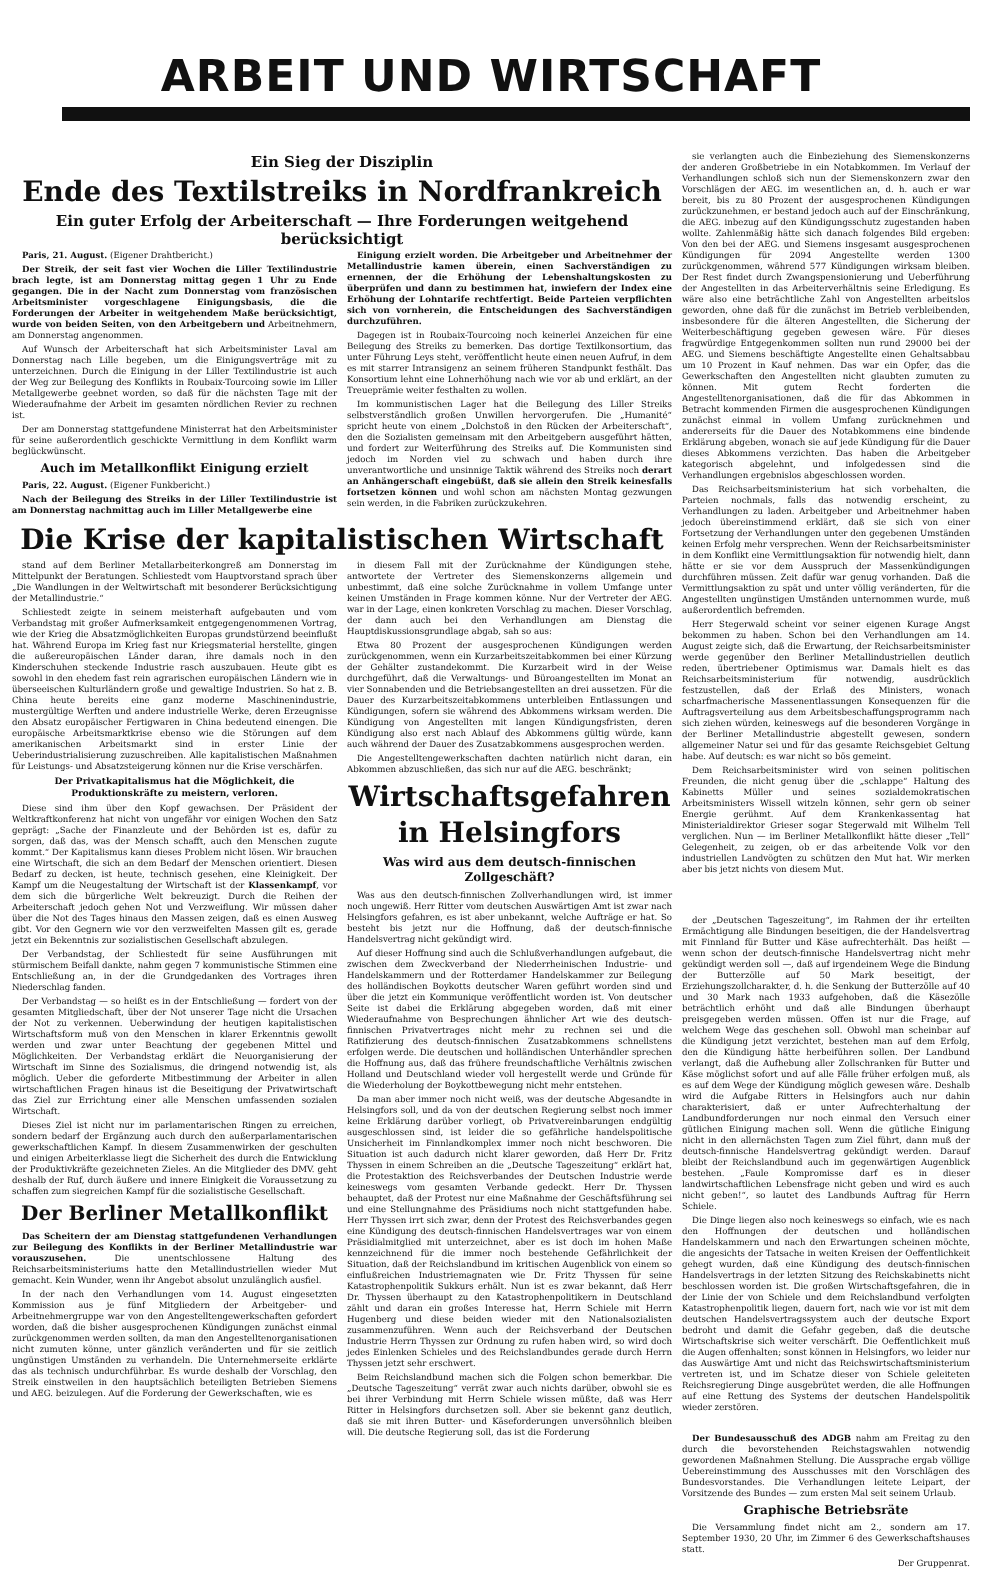ARBEIT UND WIRTSCHAFT
Ein Sieg der Disziplin
Ende des Textilstreiks in Nordfrankreich
Ein guter Erfolg der Arbeiterschaft — Ihre Forderungen weitgehend berücksichtigt
Paris, 21. August. (Eigener Drahtbericht.)
Der Streik, der seit fast vier Wochen die Liller Textilindustrie brach legte, ist am Donnerstag mittag gegen 1 Uhr zu Ende gegangen. Die in der Nacht zum Donnerstag vom französischen Arbeitsminister vorgeschlagene Einigungsbasis, die die Forderungen der Arbeiter in weitgehendem Maße berücksichtigt, wurde von beiden Seiten, von den Arbeitgebern und Arbeitnehmern, am Donnerstag angenommen.
Auf Wunsch der Arbeiterschaft hat sich Arbeitsminister Laval am Donnerstag nach Lille begeben, um die Einigungsverträge mit zu unterzeichnen. Durch die Einigung in der Liller Textilindustrie ist auch der Weg zur Beilegung des Konflikts in Roubaix-Tourcoing sowie im Liller Metallgewerbe geebnet worden, so daß für die nächsten Tage mit der Wiederaufnahme der Arbeit im gesamten nördlichen Revier zu rechnen ist.
Der am Donnerstag stattgefundene Ministerrat hat den Arbeitsminister für seine außerordentlich geschickte Vermittlung in dem Konflikt warm beglückwünscht.
Auch im Metallkonflikt Einigung erzielt
Paris, 22. August. (Eigener Funkbericht.)
Nach der Beilegung des Streiks in der Liller Textilindustrie ist am Donnerstag nachmittag auch im Liller Metallgewerbe eine
Einigung erzielt worden. Die Arbeitgeber und Arbeitnehmer der Metallindustrie kamen überein, einen Sachverständigen zu ernennen, der die Erhöhung der Lebenshaltungskosten zu überprüfen und dann zu bestimmen hat, inwiefern der Index eine Erhöhung der Lohntarife rechtfertigt. Beide Parteien verpflichten sich von vornherein, die Entscheidungen des Sachverständigen durchzuführen.
Dagegen ist in Roubaix-Tourcoing noch keinerlei Anzeichen für eine Beilegung des Streiks zu bemerken. Das dortige Textilkonsortium, das unter Führung Leys steht, veröffentlicht heute einen neuen Aufruf, in dem es mit starrer Intransigenz an seinem früheren Standpunkt festhält. Das Konsortium lehnt eine Lohnerhöhung nach wie vor ab und erklärt, an der Treueprämie weiter festhalten zu wollen.
Im kommunistischen Lager hat die Beilegung des Liller Streiks selbstverständlich großen Unwillen hervorgerufen. Die „Humanité“ spricht heute von einem „Dolchstoß in den Rücken der Arbeiterschaft“, den die Sozialisten gemeinsam mit den Arbeitgebern ausgeführt hätten, und fordert zur Weiterführung des Streiks auf. Die Kommunisten sind jedoch im Norden viel zu schwach und haben durch ihre unverantwortliche und unsinnige Taktik während des Streiks noch derart an Anhängerschaft eingebüßt, daß sie allein den Streik keinesfalls fortsetzen können und wohl schon am nächsten Montag gezwungen sein werden, in die Fabriken zurückzukehren.
Die Krise der kapitalistischen Wirtschaft
stand auf dem Berliner Metallarbeiterkongreß am Donnerstag im Mittelpunkt der Beratungen. Schliestedt vom Hauptvorstand sprach über „Die Wandlungen in der Weltwirtschaft mit besonderer Berücksichtigung der Metallindustrie.“
Schliestedt zeigte in seinem meisterhaft aufgebauten und vom Verbandstag mit großer Aufmerksamkeit entgegengenommenen Vortrag, wie der Krieg die Absatzmöglichkeiten Europas grundstürzend beeinflußt hat. Während Europa im Krieg fast nur Kriegsmaterial herstellte, gingen die außereuropäischen Länder daran, ihre damals noch in den Kinderschuhen steckende Industrie rasch auszubauen. Heute gibt es sowohl in den ehedem fast rein agrarischen europäischen Ländern wie in überseeischen Kulturländern große und gewaltige Industrien. So hat z. B. China heute bereits eine ganz moderne Maschinenindustrie, mustergültige Werften und andere industrielle Werke, deren Erzeugnisse den Absatz europäischer Fertigwaren in China bedeutend einengen. Die europäische Arbeitsmarktkrise ebenso wie die Störungen auf dem amerikanischen Arbeitsmarkt sind in erster Linie der Ueberindustrialisierung zuzuschreiben. Alle kapitalistischen Maßnahmen für Leistungs- und Absatzsteigerung können nur die Krise verschärfen.
Der Privatkapitalismus hat die Möglichkeit, die Produktionskräfte zu meistern, verloren.
Diese sind ihm über den Kopf gewachsen. Der Präsident der Weltkraftkonferenz hat nicht von ungefähr vor einigen Wochen den Satz geprägt: „Sache der Finanzleute und der Behörden ist es, dafür zu sorgen, daß das, was der Mensch schafft, auch den Menschen zugute kommt.“ Der Kapitalismus kann dieses Problem nicht lösen. Wir brauchen eine Wirtschaft, die sich an dem Bedarf der Menschen orientiert. Diesen Bedarf zu decken, ist heute, technisch gesehen, eine Kleinigkeit. Der Kampf um die Neugestaltung der Wirtschaft ist der Klassenkampf, vor dem sich die bürgerliche Welt bekreuzigt. Durch die Reihen der Arbeiterschaft jedoch gehen Not und Verzweiflung. Wir müssen daher über die Not des Tages hinaus den Massen zeigen, daß es einen Ausweg gibt. Vor den Gegnern wie vor den verzweifelten Massen gilt es, gerade jetzt ein Bekenntnis zur sozialistischen Gesellschaft abzulegen.
Der Verbandstag, der Schliestedt für seine Ausführungen mit stürmischem Beifall dankte, nahm gegen 7 kommunistische Stimmen eine Entschließung an, in der die Grundgedanken des Vortrages ihren Niederschlag fanden.
Der Verbandstag — so heißt es in der Entschließung — fordert von der gesamten Mitgliedschaft, über der Not unserer Tage nicht die Ursachen der Not zu verkennen. Ueberwindung der heutigen kapitalistischen Wirtschaftsform muß von den Menschen in klarer Erkenntnis gewollt werden und zwar unter Beachtung der gegebenen Mittel und Möglichkeiten. Der Verbandstag erklärt die Neuorganisierung der Wirtschaft im Sinne des Sozialismus, die dringend notwendig ist, als möglich. Ueber die geforderte Mitbestimmung der Arbeiter in allen wirtschaftlichen Fragen hinaus ist die Beseitigung der Privatwirtschaft das Ziel zur Errichtung einer alle Menschen umfassenden sozialen Wirtschaft.
Dieses Ziel ist nicht nur im parlamentarischen Ringen zu erreichen, sondern bedarf der Ergänzung auch durch den außerparlamentarischen gewerkschaftlichen Kampf. In diesem Zusammenwirken der geschulten und einigen Arbeiterklasse liegt die Sicherheit des durch die Entwicklung der Produktivkräfte gezeichneten Zieles. An die Mitglieder des DMV. geht deshalb der Ruf, durch äußere und innere Einigkeit die Voraussetzung zu schaffen zum siegreichen Kampf für die sozialistische Gesellschaft.
Der Berliner Metallkonflikt
Das Scheitern der am Dienstag stattgefundenen Verhandlungen zur Beilegung des Konflikts in der Berliner Metallindustrie war vorauszusehen. Die unentschlossene Haltung des Reichsarbeitsministeriums hatte den Metallindustriellen wieder Mut gemacht. Kein Wunder, wenn ihr Angebot absolut unzulänglich ausfiel.
In der nach den Verhandlungen vom 14. August eingesetzten Kommission aus je fünf Mitgliedern der Arbeitgeber- und Arbeitnehmergruppe war von den Angestelltengewerkschaften gefordert worden, daß die bisher ausgesprochenen Kündigungen zunächst einmal zurückgenommen werden sollten, da man den Angestelltenorganisationen nicht zumuten könne, unter gänzlich veränderten und für sie zeitlich ungünstigen Umständen zu verhandeln. Die Unternehmerseite erklärte das als technisch undurchführbar. Es wurde deshalb der Vorschlag, den Streik einstweilen in den hauptsächlich beteiligten Betrieben Siemens und AEG. beizulegen. Auf die Forderung der Gewerkschaften, wie es
in diesem Fall mit der Zurücknahme der Kündigungen stehe, antwortete der Vertreter des Siemenskonzerns allgemein und unbestimmt, daß eine solche Zurücknahme in vollem Umfange unter keinen Umständen in Frage kommen könne. Nur der Vertreter der AEG. war in der Lage, einen konkreten Vorschlag zu machen. Dieser Vorschlag, der dann auch bei den Verhandlungen am Dienstag die Hauptdiskussionsgrundlage abgab, sah so aus:
Etwa 80 Prozent der ausgesprochenen Kündigungen werden zurückgenommen, wenn ein Kurzarbeitszeitabkommen bei einer Kürzung der Gehälter zustandekommt. Die Kurzarbeit wird in der Weise durchgeführt, daß die Verwaltungs- und Büroangestellten im Monat an vier Sonnabenden und die Betriebsangestellten an drei aussetzen. Für die Dauer des Kurzarbeitszeitabkommens unterbleiben Entlassungen und Kündigungen, sofern sie während des Abkommens wirksam werden. Die Kündigung von Angestellten mit langen Kündigungsfristen, deren Kündigung also erst nach Ablauf des Abkommens gültig würde, kann auch während der Dauer des Zusatzabkommens ausgesprochen werden.
Die Angestelltengewerkschaften dachten natürlich nicht daran, ein Abkommen abzuschließen, das sich nur auf die AEG. beschränkt;
Wirtschaftsgefahren in Helsingfors
Was wird aus dem deutsch-finnischen Zollgeschäft?
Was aus den deutsch-finnischen Zollverhandlungen wird, ist immer noch ungewiß. Herr Ritter vom deutschen Auswärtigen Amt ist zwar nach Helsingfors gefahren, es ist aber unbekannt, welche Aufträge er hat. So besteht bis jetzt nur die Hoffnung, daß der deutsch-finnische Handelsvertrag nicht gekündigt wird.
Auf dieser Hoffnung sind auch die Schlußverhandlungen aufgebaut, die zwischen dem Zweckverband der Niederrheinischen Industrie- und Handelskammern und der Rotterdamer Handelskammer zur Beilegung des holländischen Boykotts deutscher Waren geführt worden sind und über die jetzt ein Kommunique veröffentlicht worden ist. Von deutscher Seite ist dabei die Erklärung abgegeben worden, daß mit einer Wiederaufnahme von Besprechungen ähnlicher Art wie des deutsch-finnischen Privatvertrages nicht mehr zu rechnen sei und die Ratifizierung des deutsch-finnischen Zusatzabkommens schnellstens erfolgen werde. Die deutschen und holländischen Unterhändler sprechen die Hoffnung aus, daß das frühere freundschaftliche Verhältnis zwischen Holland und Deutschland wieder voll hergestellt werde und Gründe für die Wiederholung der Boykottbewegung nicht mehr entstehen.
Da man aber immer noch nicht weiß, was der deutsche Abgesandte in Helsingfors soll, und da von der deutschen Regierung selbst noch immer keine Erklärung darüber vorliegt, ob Privatvereinbarungen endgültig ausgeschlossen sind, ist leider die so gefährliche handelspolitische Unsicherheit im Finnlandkomplex immer noch nicht beschworen. Die Situation ist auch dadurch nicht klarer geworden, daß Herr Dr. Fritz Thyssen in einem Schreiben an die „Deutsche Tageszeitung“ erklärt hat, die Protestaktion des Reichsverbandes der Deutschen Industrie werde keineswegs vom gesamten Verbande gedeckt. Herr Dr. Thyssen behauptet, daß der Protest nur eine Maßnahme der Geschäftsführung sei und eine Stellungnahme des Präsidiums noch nicht stattgefunden habe. Herr Thyssen irrt sich zwar, denn der Protest des Reichsverbandes gegen eine Kündigung des deutsch-finnischen Handelsvertrages war von einem Präsidialmitglied mit unterzeichnet, aber es ist doch im hohen Maße kennzeichnend für die immer noch bestehende Gefährlichkeit der Situation, daß der Reichslandbund im kritischen Augenblick von einem so einflußreichen Industriemagnaten wie Dr. Fritz Thyssen für seine Katastrophenpolitik Sukkurs erhält. Nun ist es zwar bekannt, daß Herr Dr. Thyssen überhaupt zu den Katastrophenpolitikern in Deutschland zählt und daran ein großes Interesse hat, Herrn Schiele mit Herrn Hugenberg und diese beiden wieder mit den Nationalsozialisten zusammenzuführen. Wenn auch der Reichsverband der Deutschen Industrie Herrn Thyssen zur Ordnung zu rufen haben wird, so wird doch jedes Einlenken Schieles und des Reichslandbundes gerade durch Herrn Thyssen jetzt sehr erschwert.
Beim Reichslandbund machen sich die Folgen schon bemerkbar. Die „Deutsche Tageszeitung“ verrät zwar auch nichts darüber, obwohl sie es bei ihrer Verbindung mit Herrn Schiele wissen müßte, daß was Herr Ritter in Helsingfors durchsetzen soll. Aber sie bekennt ganz deutlich, daß sie mit ihren Butter- und Käseforderungen unversöhnlich bleiben will. Die deutsche Regierung soll, das ist die Forderung
sie verlangten auch die Einbeziehung des Siemenskonzerns der anderen Großbetriebe in ein Notabkommen. Im Verlauf der Verhandlungen schloß sich nun der Siemenskonzern zwar den Vorschlägen der AEG. im wesentlichen an, d. h. auch er war bereit, bis zu 80 Prozent der ausgesprochenen Kündigungen zurückzunehmen, er bestand jedoch auch auf der Einschränkung, die AEG. inbezug auf den Kündigungsschutz zugestanden haben wollte. Zahlenmäßig hätte sich danach folgendes Bild ergeben: Von den bei der AEG. und Siemens insgesamt ausgesprochenen Kündigungen für 2094 Angestellte werden 1300 zurückgenommen, während 577 Kündigungen wirksam bleiben. Der Rest findet durch Zwangspensionierung und Ueberführung der Angestellten in das Arbeiterverhältnis seine Erledigung. Es wäre also eine beträchtliche Zahl von Angestellten arbeitslos geworden, ohne daß für die zunächst im Betrieb verbleibenden, insbesondere für die älteren Angestellten, die Sicherung der Weiterbeschäftigung gegeben gewesen wäre. Für dieses fragwürdige Entgegenkommen sollten nun rund 29000 bei der AEG. und Siemens beschäftigte Angestellte einen Gehaltsabbau um 10 Prozent in Kauf nehmen. Das war ein Opfer, das die Gewerkschaften den Angestellten nicht glaubten zumuten zu können. Mit gutem Recht forderten die Angestelltenorganisationen, daß die für das Abkommen in Betracht kommenden Firmen die ausgesprochenen Kündigungen zunächst einmal in vollem Umfang zurücknehmen und andererseits für die Dauer des Notabkommens eine bindende Erklärung abgeben, wonach sie auf jede Kündigung für die Dauer dieses Abkommens verzichten. Das haben die Arbeitgeber kategorisch abgelehnt, und infolgedessen sind die Verhandlungen ergebnislos abgeschlossen worden.
Das Reichsarbeitsministerium hat sich vorbehalten, die Parteien nochmals, falls das notwendig erscheint, zu Verhandlungen zu laden. Arbeitgeber und Arbeitnehmer haben jedoch übereinstimmend erklärt, daß sie sich von einer Fortsetzung der Verhandlungen unter den gegebenen Umständen keinen Erfolg mehr versprechen. Wenn der Reichsarbeitsminister in dem Konflikt eine Vermittlungsaktion für notwendig hielt, dann hätte er sie vor dem Ausspruch der Massenkündigungen durchführen müssen. Zeit dafür war genug vorhanden. Daß die Vermittlungsaktion zu spät und unter völlig veränderten, für die Angestellten ungünstigen Umständen unternommen wurde, muß außerordentlich befremden.
Herr Stegerwald scheint vor seiner eigenen Kurage Angst bekommen zu haben. Schon bei den Verhandlungen am 14. August zeigte sich, daß die Erwartung, der Reichsarbeitsminister werde gegenüber den Berliner Metallindustriellen deutlich reden, übertriebener Optimismus war. Damals hielt es das Reichsarbeitsministerium für notwendig, ausdrücklich festzustellen, daß der Erlaß des Ministers, wonach scharfmacherische Massenentlassungen Konsequenzen für die Auftragsverteilung aus dem Arbeitsbeschaffungsprogramm nach sich ziehen würden, keineswegs auf die besonderen Vorgänge in der Berliner Metallindustrie abgestellt gewesen, sondern allgemeiner Natur sei und für das gesamte Reichsgebiet Geltung habe. Auf deutsch: es war nicht so bös gemeint.
Dem Reichsarbeitsminister wird von seinen politischen Freunden, die nicht genug über die „schlappe“ Haltung des Kabinetts Müller und seines sozialdemokratischen Arbeitsministers Wissell witzeln können, sehr gern ob seiner Energie gerühmt. Auf dem Krankenkassentag hat Ministerialdirektor Grieser sogar Stegerwald mit Wilhelm Tell verglichen. Nun — im Berliner Metallkonflikt hätte dieser „Tell“ Gelegenheit, zu zeigen, ob er das arbeitende Volk vor den industriellen Landvögten zu schützen den Mut hat. Wir merken aber bis jetzt nichts von diesem Mut.
der „Deutschen Tageszeitung“, im Rahmen der ihr erteilten Ermächtigung alle Bindungen beseitigen, die der Handelsvertrag mit Finnland für Butter und Käse aufrechterhält. Das heißt — wenn schon der deutsch-finnische Handelsvertrag nicht mehr gekündigt werden soll —, daß auf irgendeinem Wege die Bindung der Butterzölle auf 50 Mark beseitigt, der Erziehungszollcharakter, d. h. die Senkung der Butterzölle auf 40 und 30 Mark nach 1933 aufgehoben, daß die Käsezölle beträchtlich erhöht und daß alle Bindungen überhaupt preisgegeben werden müssen. Offen ist nur die Frage, auf welchem Wege das geschehen soll. Obwohl man scheinbar auf die Kündigung jetzt verzichtet, bestehen man auf dem Erfolg, den die Kündigung hätte herbeiführen sollen. Der Landbund verlangt, daß die Aufhebung aller Zollschranken für Butter und Käse möglichst sofort und auf alle Fälle früher erfolgen muß, als es auf dem Wege der Kündigung möglich gewesen wäre. Deshalb wird die Aufgabe Ritters in Helsingfors auch nur dahin charakterisiert, daß er unter Aufrechterhaltung der Landbundforderungen nur noch einmal den Versuch einer gütlichen Einigung machen soll. Wenn die gütliche Einigung nicht in den allernächsten Tagen zum Ziel führt, dann muß der deutsch-finnische Handelsvertrag gekündigt werden. Darauf bleibt der Reichslandbund auch im gegenwärtigen Augenblick bestehen. „Faule Kompromisse darf es in dieser landwirtschaftlichen Lebensfrage nicht geben und wird es auch nicht geben!“, so lautet des Landbunds Auftrag für Herrn Schiele.
Die Dinge liegen also noch keineswegs so einfach, wie es nach den Hoffnungen der deutschen und holländischen Handelskammern und nach den Erwartungen scheinen möchte, die angesichts der Tatsache in weiten Kreisen der Oeffentlichkeit gehegt wurden, daß eine Kündigung des deutsch-finnischen Handelsvertrags in der letzten Sitzung des Reichskabinetts nicht beschlossen worden ist. Die großen Wirtschaftsgefahren, die in der Linie der von Schiele und dem Reichslandbund verfolgten Katastrophenpolitik liegen, dauern fort, nach wie vor ist mit dem deutschen Handelsvertragssystem auch der deutsche Export bedroht und damit die Gefahr gegeben, daß die deutsche Wirtschaftskrise sich weiter verschärft. Die Oeffentlichkeit muß die Augen offenhalten; sonst können in Helsingfors, wo leider nur das Auswärtige Amt und nicht das Reichswirtschaftsministerium vertreten ist, und im Schatze dieser von Schiele geleiteten Reichsregierung Dinge ausgebrütet werden, die alle Hoffnungen auf eine Rettung des Systems der deutschen Handelspolitik wieder zerstören.
Der Bundesausschuß des ADGB nahm am Freitag zu den durch die bevorstehenden Reichstagswahlen notwendig gewordenen Maßnahmen Stellung. Die Aussprache ergab völlige Uebereinstimmung des Ausschusses mit den Vorschlägen des Bundesvorstandes. Die Verhandlungen leitete Leipart, der Vorsitzende des Bundes — zum ersten Mal seit seinem Urlaub.
Graphische Betriebsräte
Die Versammlung findet nicht am 2., sondern am 17. September 1930, 20 Uhr, im Zimmer 6 des Gewerkschaftshauses statt.
Der Gruppenrat.